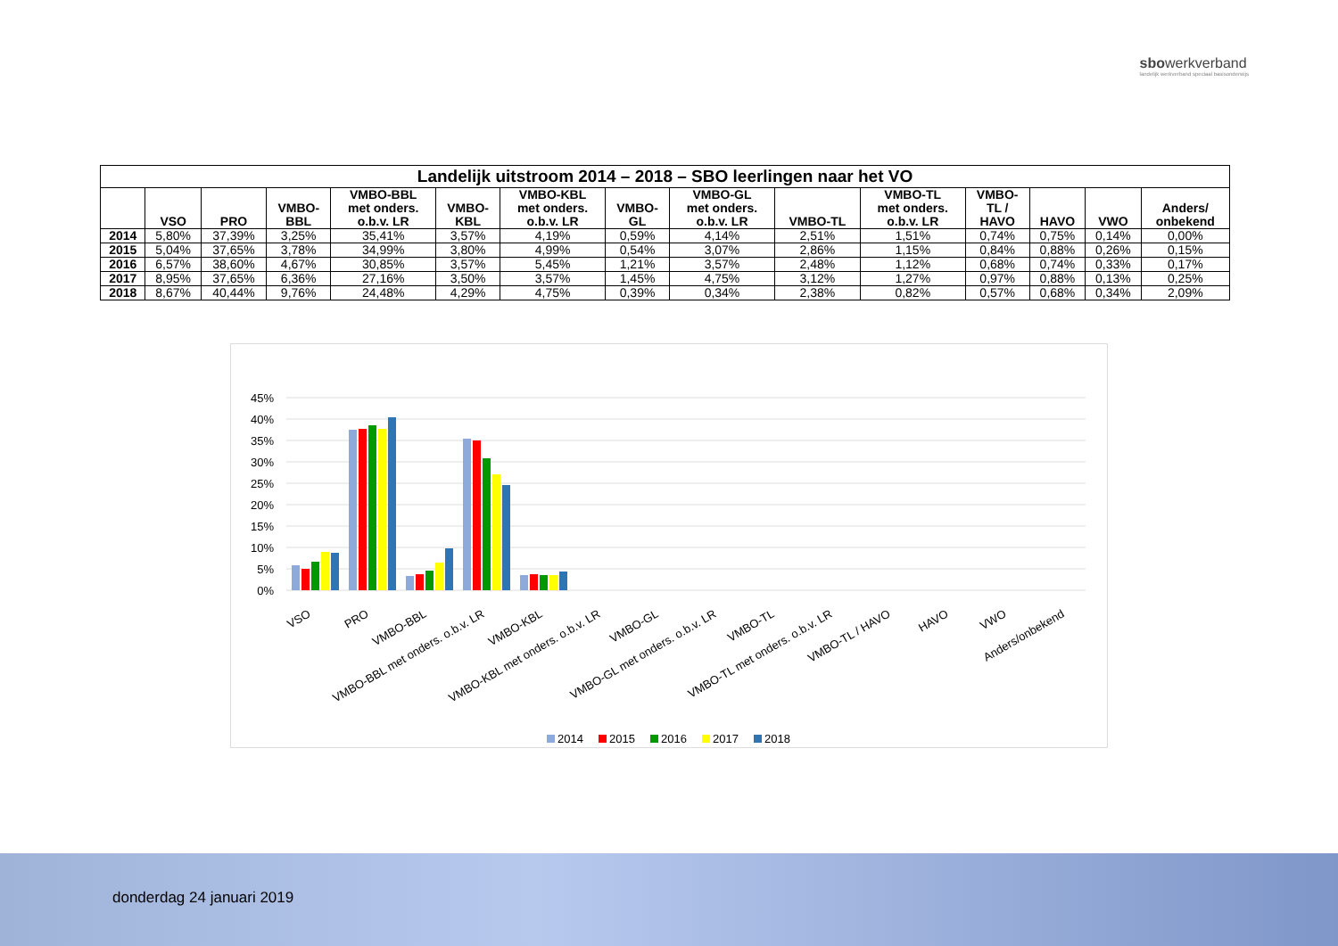sbowerkverband
landelijk werkverband speciaal basisonderwijs
| Landelijk uitstroom 2014 – 2018 – SBO leerlingen naar het VO | | | | | | | | | | | | | | |
| --- | --- | --- | --- | --- | --- | --- | --- | --- | --- | --- | --- | --- | --- | --- |
| | VSO | PRO | VMBO- BBL | VMBO-BBL met onders. o.b.v. LR | VMBO- KBL | VMBO-KBL met onders. o.b.v. LR | VMBO- GL | VMBO-GL met onders. o.b.v. LR | VMBO-TL | VMBO-TL met onders. o.b.v. LR | VMBO- TL / HAVO | HAVO | VWO | Anders/ onbekend |
| 2014 | 5,80% | 37,39% | 3,25% | 35,41% | 3,57% | 4,19% | 0,59% | 4,14% | 2,51% | 1,51% | 0,74% | 0,75% | 0,14% | 0,00% |
| 2015 | 5,04% | 37,65% | 3,78% | 34,99% | 3,80% | 4,99% | 0,54% | 3,07% | 2,86% | 1,15% | 0,84% | 0,88% | 0,26% | 0,15% |
| 2016 | 6,57% | 38,60% | 4,67% | 30,85% | 3,57% | 5,45% | 1,21% | 3,57% | 2,48% | 1,12% | 0,68% | 0,74% | 0,33% | 0,17% |
| 2017 | 8,95% | 37,65% | 6,36% | 27,16% | 3,50% | 3,57% | 1,45% | 4,75% | 3,12% | 1,27% | 0,97% | 0,88% | 0,13% | 0,25% |
| 2018 | 8,67% | 40,44% | 9,76% | 24,48% | 4,29% | 4,75% | 0,39% | 0,34% | 2,38% | 0,82% | 0,57% | 0,68% | 0,34% | 2,09% |
45%
40%
35%
30%
25%
20%
15%
10%
5%
0%
VSO
PRO
VMBO-BBL
VMBO-BBL met onders. o.b.v. LR
VMBO-KBL
VMBO-KBL met onders. o.b.v. LR
VMBO-GL
VMBO-GL met onders. o.b.v. LR
VMBO-TL
VMBO-TL met onders. o.b.v. LR
VMBO-TL / HAVO
HAVO
VWO
Anders/onbekend
2014
2015
2016
2017
2018
donderdag 24 januari 2019